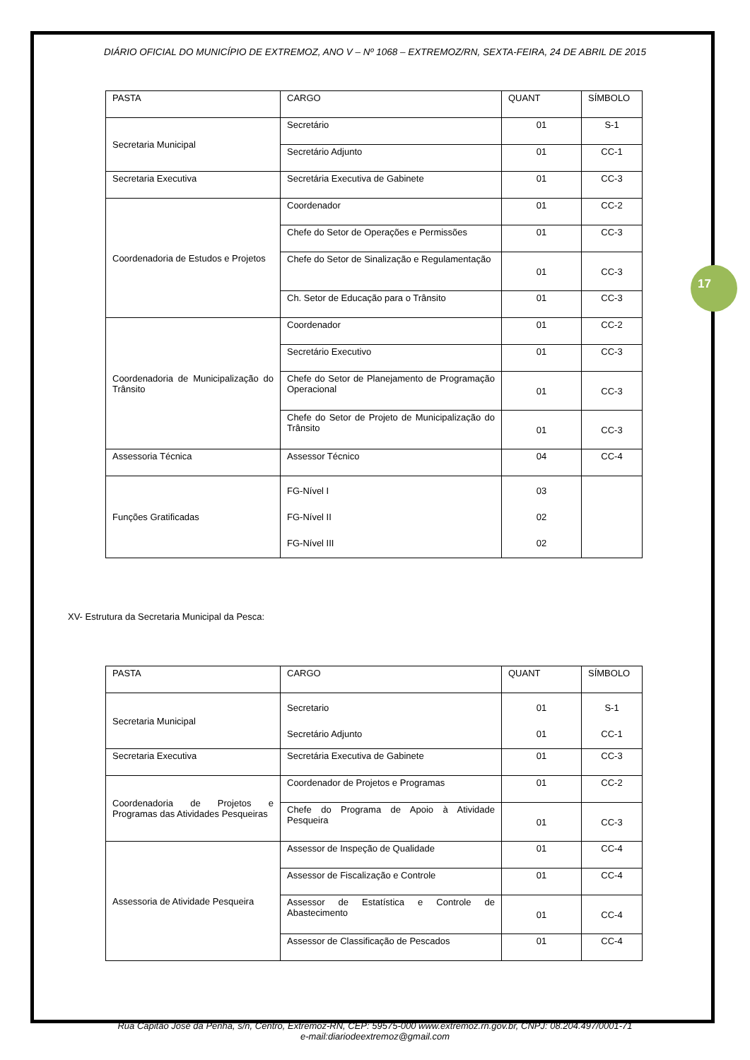DIÁRIO OFICIAL DO MUNICÍPIO DE EXTREMOZ, ANO V – Nº 1068 – EXTREMOZ/RN, SEXTA-FEIRA, 24 DE ABRIL DE 2015
| PASTA | CARGO | QUANT | SÍMBOLO |
| --- | --- | --- | --- |
| Secretaria Municipal | Secretário | 01 | S-1 |
| | Secretário Adjunto | 01 | CC-1 |
| Secretaria Executiva | Secretária Executiva de Gabinete | 01 | CC-3 |
| Coordenadoria de Estudos e Projetos | Coordenador | 01 | CC-2 |
| | Chefe do Setor de Operações e Permissões | 01 | CC-3 |
| | Chefe do Setor de Sinalização e Regulamentação | 01 | CC-3 |
| | Ch. Setor de Educação para o Trânsito | 01 | CC-3 |
| Coordenadoria de Municipalização do Trânsito | Coordenador | 01 | CC-2 |
| | Secretário Executivo | 01 | CC-3 |
| | Chefe do Setor de Planejamento de Programação Operacional | 01 | CC-3 |
| | Chefe do Setor de Projeto de Municipalização do Trânsito | 01 | CC-3 |
| Assessoria Técnica | Assessor Técnico | 04 | CC-4 |
| Funções Gratificadas | FG-Nível I FG-Nível II FG-Nível III | 03 02 02 | |
XV- Estrutura da Secretaria Municipal da Pesca:
17
| PASTA | CARGO | QUANT | SÍMBOLO |
| --- | --- | --- | --- |
| Secretaria Municipal | Secretario Secretário Adjunto | 01 01 | S-1 CC-1 |
| Secretaria Executiva | Secretária Executiva de Gabinete | 01 | CC-3 |
| Coordenadoria de Projetos e Programas das Atividades Pesqueiras | Coordenador de Projetos e Programas | 01 | CC-2 |
| | Chefe do Programa de Apoio à Atividade Pesqueira | 01 | CC-3 |
| Assessoria de Atividade Pesqueira | Assessor de Inspeção de Qualidade | 01 | CC-4 |
| | Assessor de Fiscalização e Controle | 01 | CC-4 |
| | Assessor de Estatística e Controle de Abastecimento | 01 | CC-4 |
| | Assessor de Classificação de Pescados | 01 | CC-4 |
Rua Capitão José da Penha, s/n, Centro, Extremoz-RN, CEP: 59575-000 www.extremoz.rn.gov.br, CNPJ: 08.204.497/0001-71
e-mail:diariodeextremoz@gmail.com